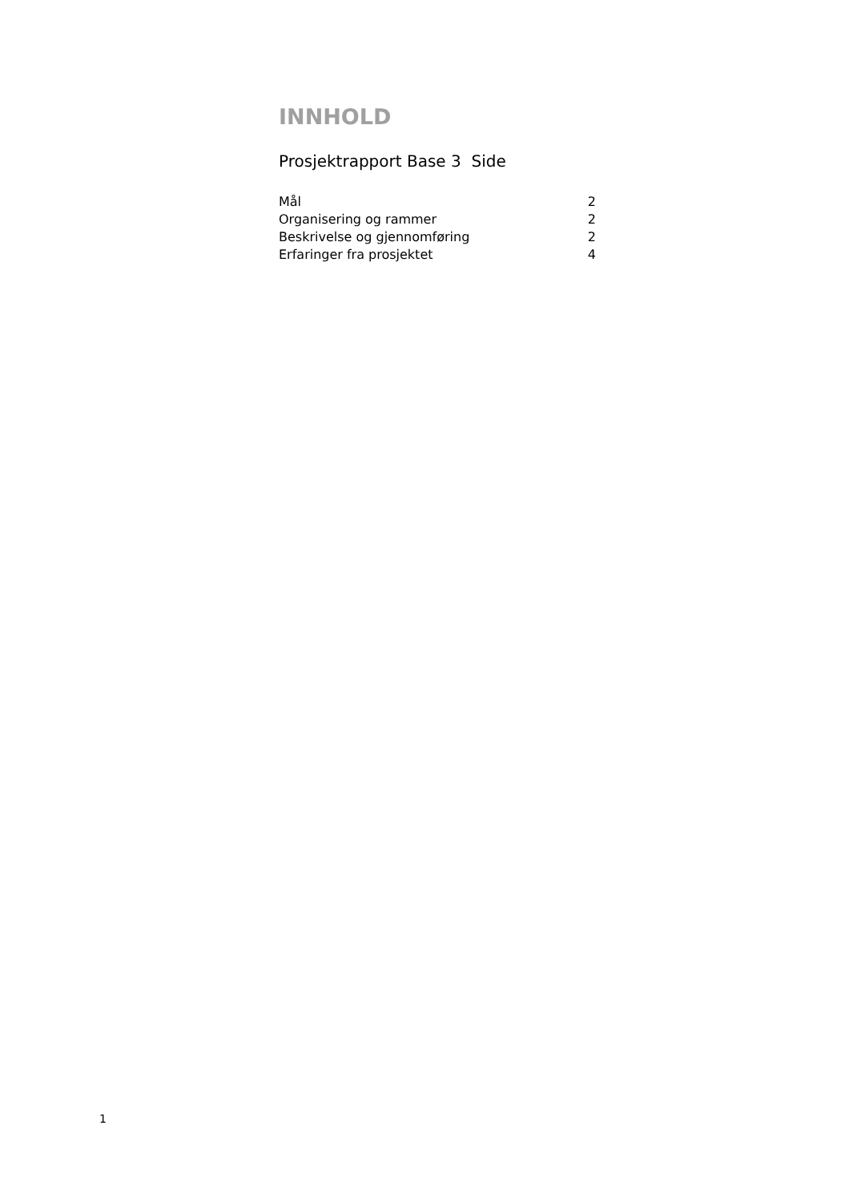INNHOLD
Prosjektrapport Base 3 Side
| Mål | 2 |
| Organisering og rammer | 2 |
| Beskrivelse og gjennomføring | 2 |
| Erfaringer fra prosjektet | 4 |
1